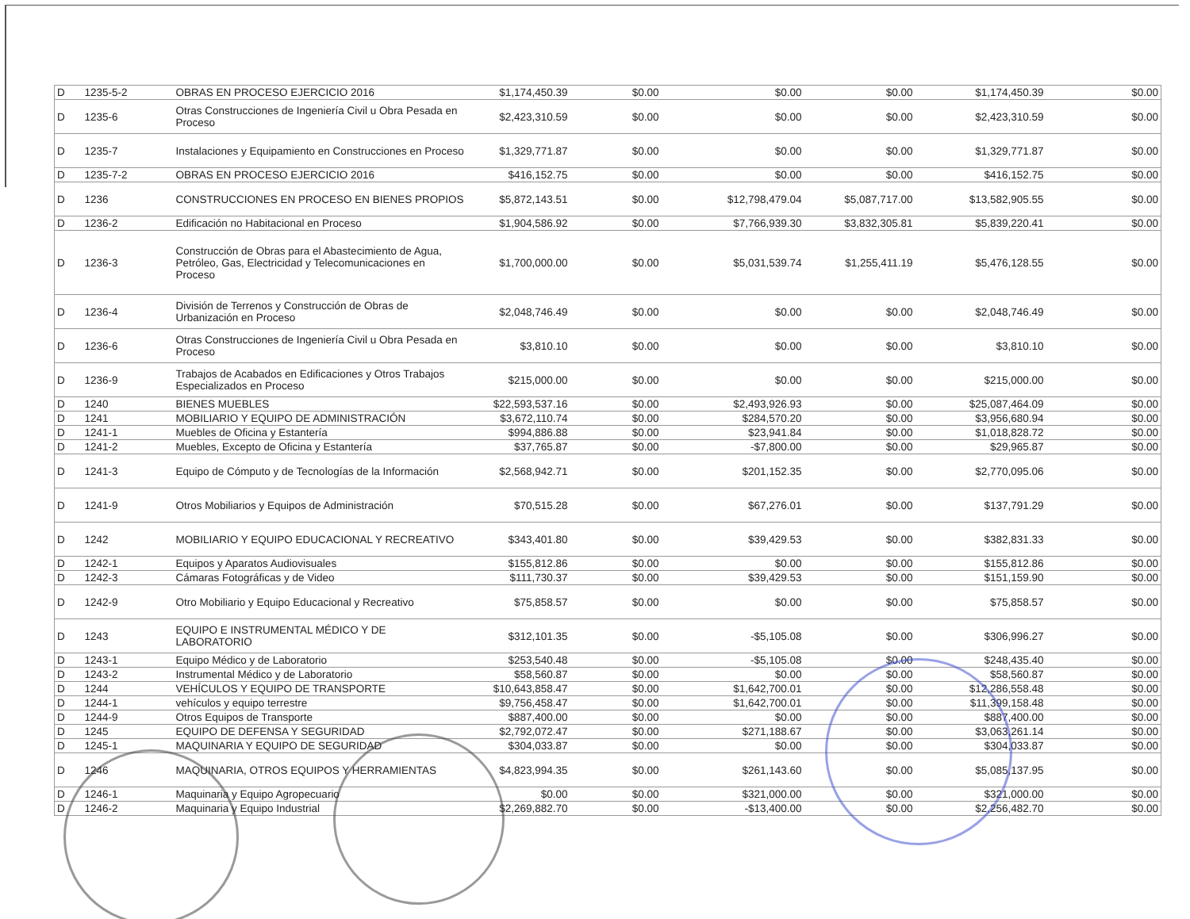| D | 1235-5-2 | OBRAS EN PROCESO EJERCICIO 2016 | $1,174,450.39 | $0.00 | $0.00 | $0.00 | $1,174,450.39 | $0.00 |
| D | 1235-6 | Otras Construcciones de Ingeniería Civil u Obra Pesada en Proceso | $2,423,310.59 | $0.00 | $0.00 | $0.00 | $2,423,310.59 | $0.00 |
| D | 1235-7 | Instalaciones y Equipamiento en Construcciones en Proceso | $1,329,771.87 | $0.00 | $0.00 | $0.00 | $1,329,771.87 | $0.00 |
| D | 1235-7-2 | OBRAS EN PROCESO EJERCICIO 2016 | $416,152.75 | $0.00 | $0.00 | $0.00 | $416,152.75 | $0.00 |
| D | 1236 | CONSTRUCCIONES EN PROCESO EN BIENES PROPIOS | $5,872,143.51 | $0.00 | $12,798,479.04 | $5,087,717.00 | $13,582,905.55 | $0.00 |
| D | 1236-2 | Edificación no Habitacional en Proceso | $1,904,586.92 | $0.00 | $7,766,939.30 | $3,832,305.81 | $5,839,220.41 | $0.00 |
| D | 1236-3 | Construcción de Obras para el Abastecimiento de Agua, Petróleo, Gas, Electricidad y Telecomunicaciones en Proceso | $1,700,000.00 | $0.00 | $5,031,539.74 | $1,255,411.19 | $5,476,128.55 | $0.00 |
| D | 1236-4 | División de Terrenos y Construcción de Obras de Urbanización en Proceso | $2,048,746.49 | $0.00 | $0.00 | $0.00 | $2,048,746.49 | $0.00 |
| D | 1236-6 | Otras Construcciones de Ingeniería Civil u Obra Pesada en Proceso | $3,810.10 | $0.00 | $0.00 | $0.00 | $3,810.10 | $0.00 |
| D | 1236-9 | Trabajos de Acabados en Edificaciones y Otros Trabajos Especializados en Proceso | $215,000.00 | $0.00 | $0.00 | $0.00 | $215,000.00 | $0.00 |
| D | 1240 | BIENES MUEBLES | $22,593,537.16 | $0.00 | $2,493,926.93 | $0.00 | $25,087,464.09 | $0.00 |
| D | 1241 | MOBILIARIO Y EQUIPO DE ADMINISTRACIÓN | $3,672,110.74 | $0.00 | $284,570.20 | $0.00 | $3,956,680.94 | $0.00 |
| D | 1241-1 | Muebles de Oficina y Estantería | $994,886.88 | $0.00 | $23,941.84 | $0.00 | $1,018,828.72 | $0.00 |
| D | 1241-2 | Muebles, Excepto de Oficina y Estantería | $37,765.87 | $0.00 | -$7,800.00 | $0.00 | $29,965.87 | $0.00 |
| D | 1241-3 | Equipo de Cómputo y de Tecnologías de la Información | $2,568,942.71 | $0.00 | $201,152.35 | $0.00 | $2,770,095.06 | $0.00 |
| D | 1241-9 | Otros Mobiliarios y Equipos de Administración | $70,515.28 | $0.00 | $67,276.01 | $0.00 | $137,791.29 | $0.00 |
| D | 1242 | MOBILIARIO Y EQUIPO EDUCACIONAL Y RECREATIVO | $343,401.80 | $0.00 | $39,429.53 | $0.00 | $382,831.33 | $0.00 |
| D | 1242-1 | Equipos y Aparatos Audiovisuales | $155,812.86 | $0.00 | $0.00 | $0.00 | $155,812.86 | $0.00 |
| D | 1242-3 | Cámaras Fotográficas y de Video | $111,730.37 | $0.00 | $39,429.53 | $0.00 | $151,159.90 | $0.00 |
| D | 1242-9 | Otro Mobiliario y Equipo Educacional y Recreativo | $75,858.57 | $0.00 | $0.00 | $0.00 | $75,858.57 | $0.00 |
| D | 1243 | EQUIPO E INSTRUMENTAL MÉDICO Y DE LABORATORIO | $312,101.35 | $0.00 | -$5,105.08 | $0.00 | $306,996.27 | $0.00 |
| D | 1243-1 | Equipo Médico y de Laboratorio | $253,540.48 | $0.00 | -$5,105.08 | $0.00 | $248,435.40 | $0.00 |
| D | 1243-2 | Instrumental Médico y de Laboratorio | $58,560.87 | $0.00 | $0.00 | $0.00 | $58,560.87 | $0.00 |
| D | 1244 | VEHÍCULOS Y EQUIPO DE TRANSPORTE | $10,643,858.47 | $0.00 | $1,642,700.01 | $0.00 | $12,286,558.48 | $0.00 |
| D | 1244-1 | vehículos y equipo terrestre | $9,756,458.47 | $0.00 | $1,642,700.01 | $0.00 | $11,399,158.48 | $0.00 |
| D | 1244-9 | Otros Equipos de Transporte | $887,400.00 | $0.00 | $0.00 | $0.00 | $887,400.00 | $0.00 |
| D | 1245 | EQUIPO DE DEFENSA Y SEGURIDAD | $2,792,072.47 | $0.00 | $271,188.67 | $0.00 | $3,063,261.14 | $0.00 |
| D | 1245-1 | MAQUINARIA Y EQUIPO DE SEGURIDAD | $304,033.87 | $0.00 | $0.00 | $0.00 | $304,033.87 | $0.00 |
| D | 1246 | MAQUINARIA, OTROS EQUIPOS Y HERRAMIENTAS | $4,823,994.35 | $0.00 | $261,143.60 | $0.00 | $5,085,137.95 | $0.00 |
| D | 1246-1 | Maquinaria y Equipo Agropecuario | $0.00 | $0.00 | $321,000.00 | $0.00 | $321,000.00 | $0.00 |
| D | 1246-2 | Maquinaria y Equipo Industrial | $2,269,882.70 | $0.00 | -$13,400.00 | $0.00 | $2,256,482.70 | $0.00 |